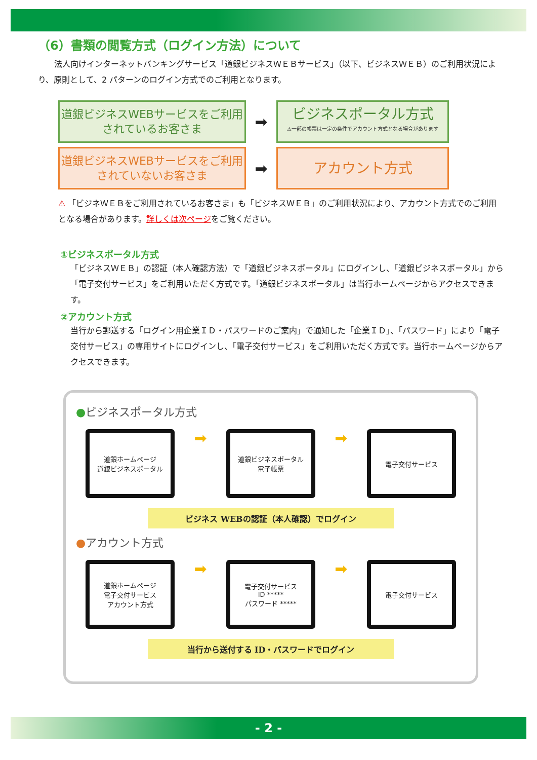（6）書類の閲覧方式（ログイン方法）について
　　法人向けインターネットバンキングサービス「道銀ビジネスＷＥＢサービス」（以下、ビジネスＷＥＢ）のご利用状況により、原則として、2 パターンのログイン方式でのご利用となります。
道銀ビジネスWEBサービスをご利用
されているお客さま
➡
ビジネスポータル方式
⚠一部の帳票は一定の条件でアカウント方式となる場合があります
道銀ビジネスWEBサービスをご利用
されていないお客さま
➡
アカウント方式
⚠ 「ビジネＷＥＢをご利用されているお客さま」も「ビジネスＷＥＢ」のご利用状況により、アカウント方式でのご利用となる場合があります。詳しくは次ページをご覧ください。
①ビジネスポータル方式
「ビジネスＷＥＢ」の認証（本人確認方法）で「道銀ビジネスポータル」にログインし、「道銀ビジネスポータル」から「電子交付サービス」をご利用いただく方式です。「道銀ビジネスポータル」は当行ホームページからアクセスできます。
②アカウント方式
当行から郵送する「ログイン用企業ＩＤ・パスワードのご案内」で通知した「企業ＩＤ」、「パスワード」により「電子交付サービス」の専用サイトにログインし、「電子交付サービス」をご利用いただく方式です。当行ホームページからアクセスできます。
●ビジネスポータル方式
道銀ホームページ
道銀ビジネスポータル
➡
道銀ビジネスポータル
電子帳票
➡
電子交付サービス
ビジネス WEBの認証（本人確認）でログイン
●アカウント方式
道銀ホームページ
電子交付サービス
アカウント方式
➡
電子交付サービス
ID *****
パスワード *****
➡
電子交付サービス
当行から送付する ID・パスワードでログイン
- 2 -